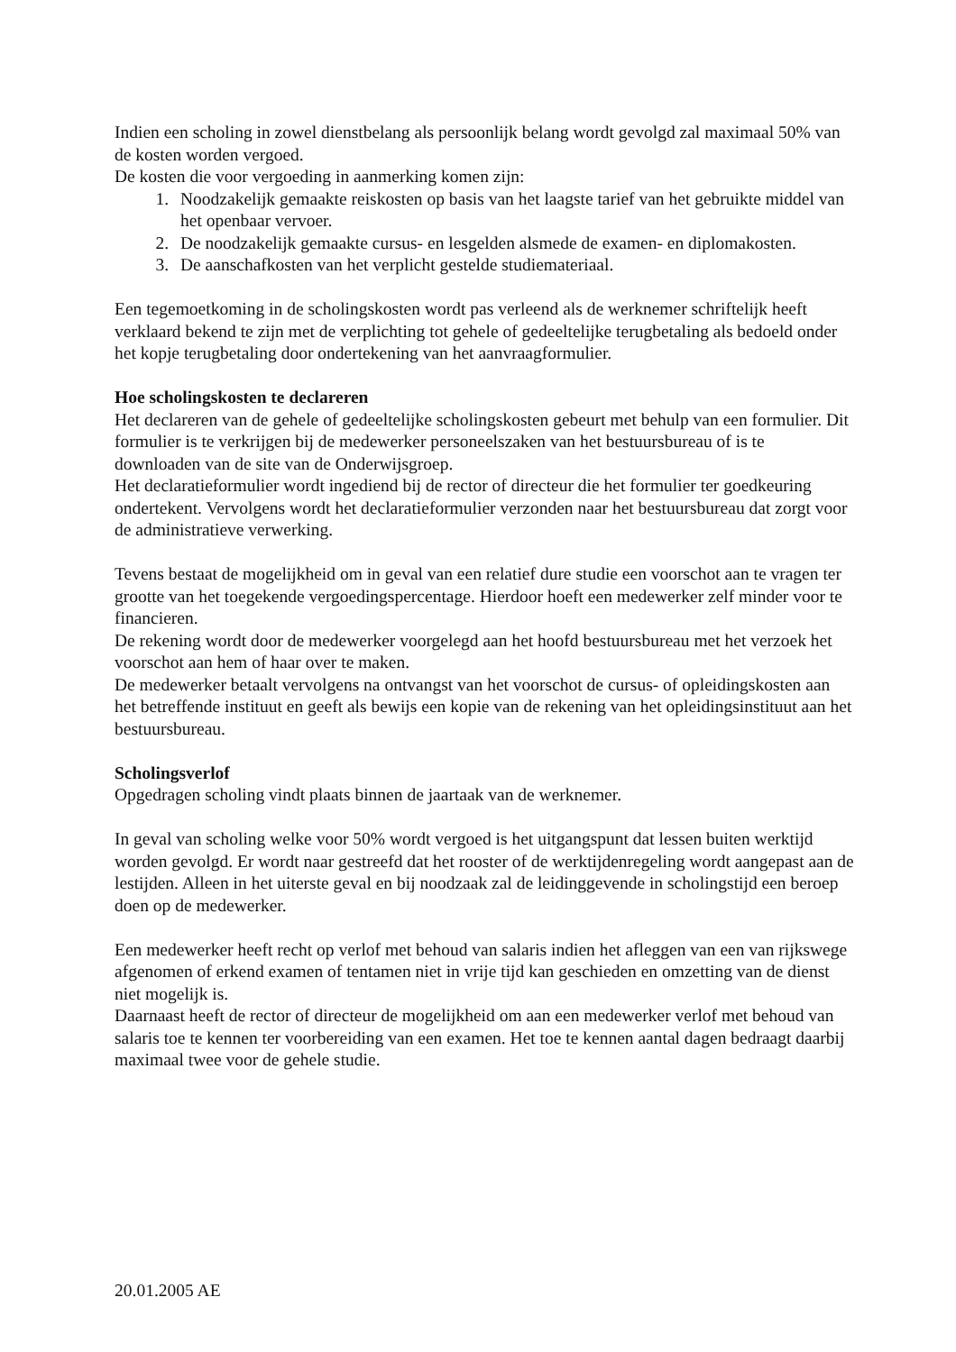Indien een scholing in zowel dienstbelang als persoonlijk belang wordt gevolgd zal maximaal 50% van de kosten worden vergoed.
De kosten die voor vergoeding in aanmerking komen zijn:
1. Noodzakelijk gemaakte reiskosten op basis van het laagste tarief van het gebruikte middel van het openbaar vervoer.
2. De noodzakelijk gemaakte cursus- en lesgelden alsmede de examen- en diplomakosten.
3. De aanschafkosten van het verplicht gestelde studiemateriaal.
Een tegemoetkoming in de scholingskosten wordt pas verleend als de werknemer schriftelijk heeft verklaard bekend te zijn met de verplichting tot gehele of gedeeltelijke terugbetaling als bedoeld onder het kopje terugbetaling door ondertekening van het aanvraagformulier.
Hoe scholingskosten te declareren
Het declareren van de gehele of gedeeltelijke scholingskosten gebeurt met behulp van een formulier. Dit formulier is te verkrijgen bij de medewerker personeelszaken van het bestuursbureau of is te downloaden van de site van de Onderwijsgroep.
Het declaratieformulier wordt ingediend bij de rector of directeur die het formulier ter goedkeuring ondertekent. Vervolgens wordt het declaratieformulier verzonden naar het bestuursbureau dat zorgt voor de administratieve verwerking.
Tevens bestaat de mogelijkheid om in geval van een relatief dure studie een voorschot aan te vragen ter grootte van het toegekende vergoedingspercentage. Hierdoor hoeft een medewerker zelf minder voor te financieren.
De rekening wordt door de medewerker voorgelegd aan het hoofd bestuursbureau met het verzoek het voorschot aan hem of haar over te maken.
De medewerker betaalt vervolgens na ontvangst van het voorschot de cursus- of opleidingskosten aan het betreffende instituut en geeft als bewijs een kopie van de rekening van het opleidingsinstituut aan het bestuursbureau.
Scholingsverlof
Opgedragen scholing vindt plaats binnen de jaartaak van de werknemer.
In geval van scholing welke voor 50% wordt vergoed is het uitgangspunt dat lessen buiten werktijd worden gevolgd. Er wordt naar gestreefd dat het rooster of de werktijdenregeling wordt aangepast aan de lestijden. Alleen in het uiterste geval en bij noodzaak zal de leidinggevende in scholingstijd een beroep doen op de medewerker.
Een medewerker heeft recht op verlof met behoud van salaris indien het afleggen van een van rijkswege afgenomen of erkend examen of tentamen niet in vrije tijd kan geschieden en omzetting van de dienst niet mogelijk is.
Daarnaast heeft de rector of directeur de mogelijkheid om aan een medewerker verlof met behoud van salaris toe te kennen ter voorbereiding van een examen. Het toe te kennen aantal dagen bedraagt daarbij maximaal twee voor de gehele studie.
20.01.2005 AE